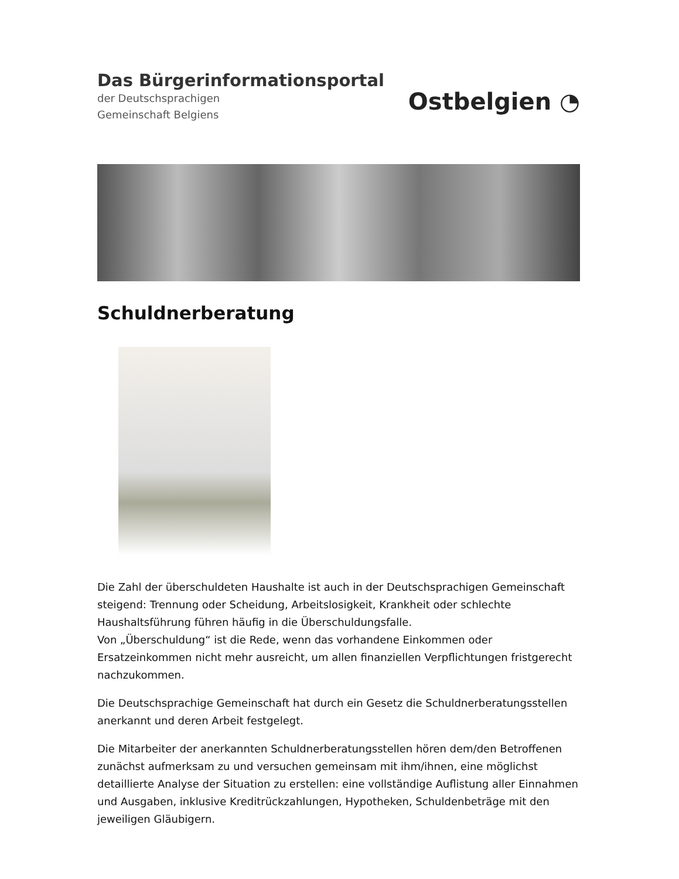Das Bürgerinformationsportal
der Deutschsprachigen
Gemeinschaft Belgiens
Ostbelgien ◔
Schuldnerberatung
Die Zahl der überschuldeten Haushalte ist auch in der Deutschsprachigen Gemeinschaft steigend: Trennung oder Scheidung, Arbeitslosigkeit, Krankheit oder schlechte Haushaltsführung führen häufig in die Überschuldungsfalle.
Von „Überschuldung“ ist die Rede, wenn das vorhandene Einkommen oder Ersatzeinkommen nicht mehr ausreicht, um allen finanziellen Verpflichtungen fristgerecht nachzukommen.
Die Deutschsprachige Gemeinschaft hat durch ein Gesetz die Schuldnerberatungsstellen anerkannt und deren Arbeit festgelegt.
Die Mitarbeiter der anerkannten Schuldnerberatungsstellen hören dem/den Betroffenen zunächst aufmerksam zu und versuchen gemeinsam mit ihm/ihnen, eine möglichst detaillierte Analyse der Situation zu erstellen: eine vollständige Auflistung aller Einnahmen und Ausgaben, inklusive Kreditrückzahlungen, Hypotheken, Schuldenbeträge mit den jeweiligen Gläubigern.